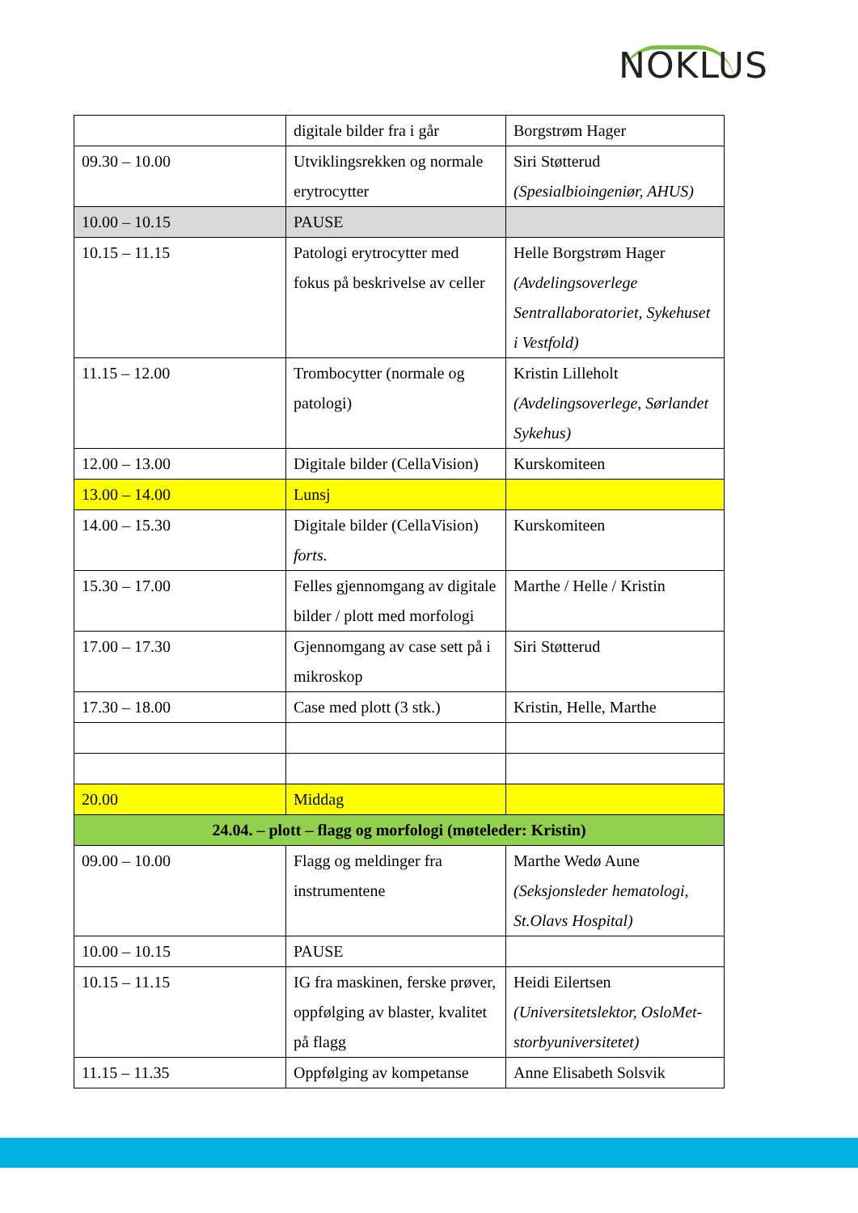NOKLUS
| | digitale bilder fra i går | Borgstrøm Hager |
| 09.30 – 10.00 | Utviklingsrekken og normale erytrocytter | Siri Støtterud (Spesialbioingeniør, AHUS) |
| 10.00 – 10.15 | PAUSE | |
| 10.15 – 11.15 | Patologi erytrocytter med fokus på beskrivelse av celler | Helle Borgstrøm Hager (Avdelingsoverlege Sentrallaboratoriet, Sykehuset i Vestfold) |
| 11.15 – 12.00 | Trombocytter (normale og patologi) | Kristin Lilleholt (Avdelingsoverlege, Sørlandet Sykehus) |
| 12.00 – 13.00 | Digitale bilder (CellaVision) | Kurskomiteen |
| 13.00 – 14.00 | Lunsj | |
| 14.00 – 15.30 | Digitale bilder (CellaVision) forts. | Kurskomiteen |
| 15.30 – 17.00 | Felles gjennomgang av digitale bilder / plott med morfologi | Marthe / Helle / Kristin |
| 17.00 – 17.30 | Gjennomgang av case sett på i mikroskop | Siri Støtterud |
| 17.30 – 18.00 | Case med plott (3 stk.) | Kristin, Helle, Marthe |
| 20.00 | Middag | |
| 24.04. – plott – flagg og morfologi (møteleder: Kristin) | | |
| 09.00 – 10.00 | Flagg og meldinger fra instrumentene | Marthe Wedø Aune (Seksjonsleder hematologi, St.Olavs Hospital) |
| 10.00 – 10.15 | PAUSE | |
| 10.15 – 11.15 | IG fra maskinen, ferske prøver, oppfølging av blaster, kvalitet på flagg | Heidi Eilertsen (Universitetslektor, OsloMet-storbyuniversitetet) |
| 11.15 – 11.35 | Oppfølging av kompetanse | Anne Elisabeth Solsvik |